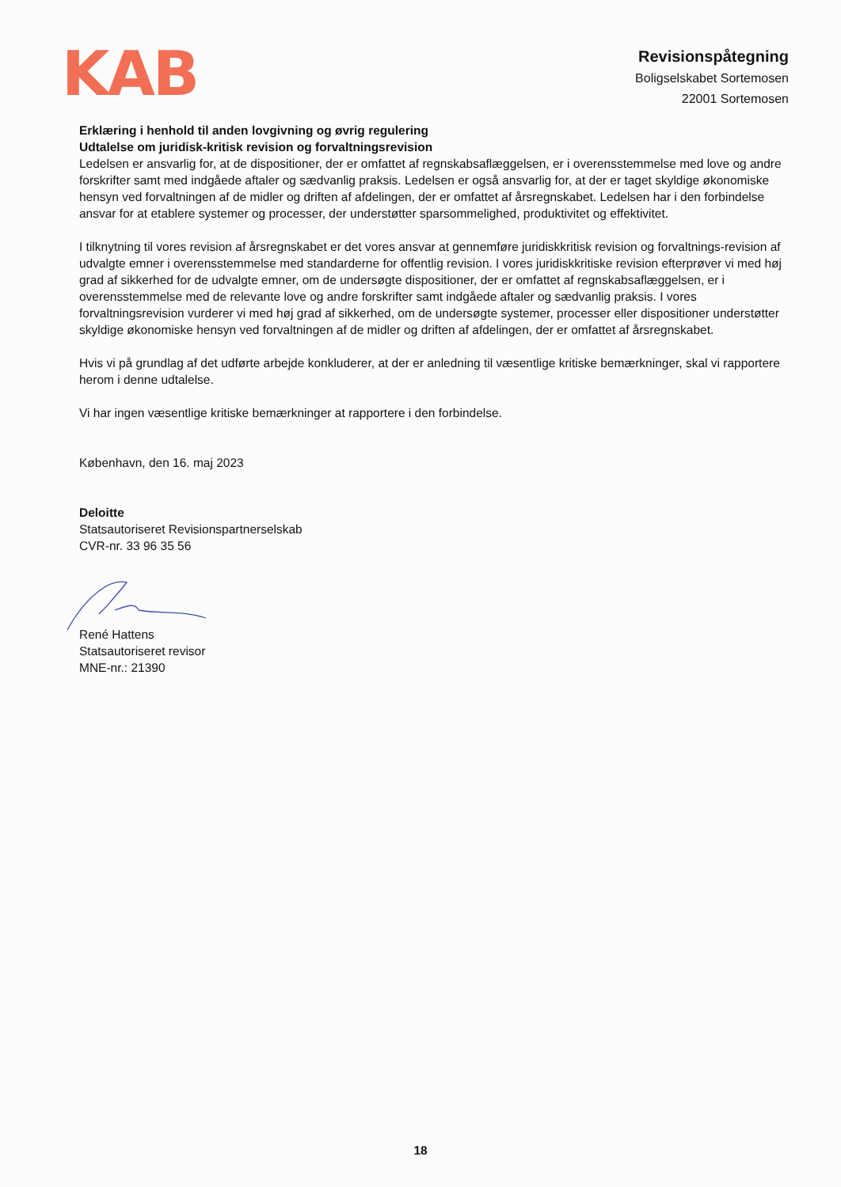KAB
Revisionspåtegning
Boligselskabet Sortemosen
22001 Sortemosen
Erklæring i henhold til anden lovgivning og øvrig regulering
Udtalelse om juridisk-kritisk revision og forvaltningsrevision
Ledelsen er ansvarlig for, at de dispositioner, der er omfattet af regnskabsaflæggelsen, er i overensstemmelse med love og andre forskrifter samt med indgåede aftaler og sædvanlig praksis. Ledelsen er også ansvarlig for, at der er taget skyldige økonomiske hensyn ved forvaltningen af de midler og driften af afdelingen, der er omfattet af årsregnskabet. Ledelsen har i den forbindelse ansvar for at etablere systemer og processer, der understøtter sparsommelighed, produktivitet og effektivitet.
I tilknytning til vores revision af årsregnskabet er det vores ansvar at gennemføre juridiskkritisk revision og forvaltnings-revision af udvalgte emner i overensstemmelse med standarderne for offentlig revision. I vores juridiskkritiske revision efterprøver vi med høj grad af sikkerhed for de udvalgte emner, om de undersøgte dispositioner, der er omfattet af regnskabsaflæggelsen, er i overensstemmelse med de relevante love og andre forskrifter samt indgåede aftaler og sædvanlig praksis. I vores forvaltningsrevision vurderer vi med høj grad af sikkerhed, om de undersøgte systemer, processer eller dispositioner understøtter skyldige økonomiske hensyn ved forvaltningen af de midler og driften af afdelingen, der er omfattet af årsregnskabet.
Hvis vi på grundlag af det udførte arbejde konkluderer, at der er anledning til væsentlige kritiske bemærkninger, skal vi rapportere herom i denne udtalelse.
Vi har ingen væsentlige kritiske bemærkninger at rapportere i den forbindelse.
København, den 16. maj 2023
Deloitte
Statsautoriseret Revisionspartnerselskab
CVR-nr. 33 96 35 56
René Hattens
Statsautoriseret revisor
MNE-nr.: 21390
18